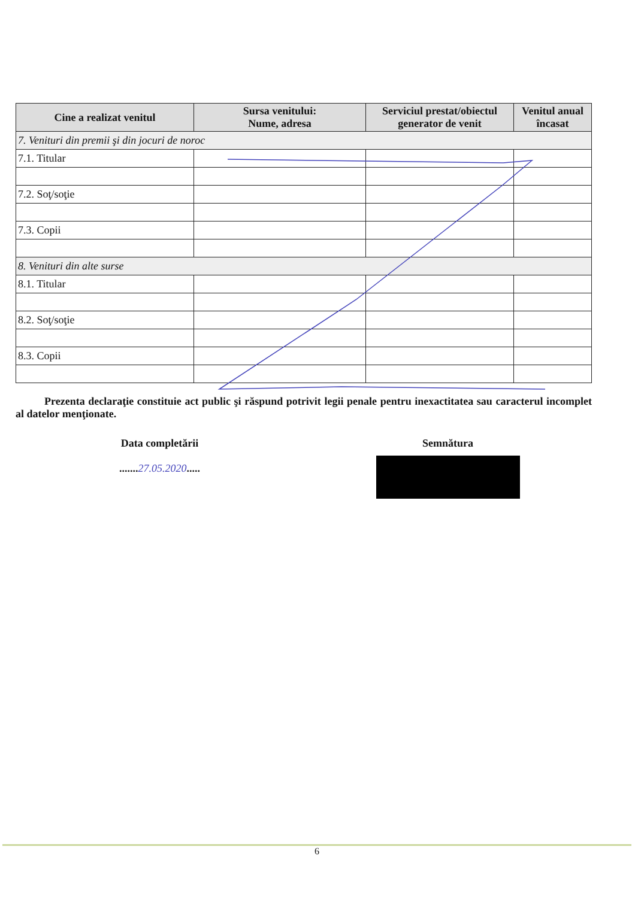| Cine a realizat venitul | Sursa venitului: Nume, adresa | Serviciul prestat/obiectul generator de venit | Venitul anual încasat |
| --- | --- | --- | --- |
| 7. Venituri din premii şi din jocuri de noroc | | | |
| 7.1. Titular | | | |
| 7.2. Soţ/soţie | | | |
| 7.3. Copii | | | |
| 8. Venituri din alte surse | | | |
| 8.1. Titular | | | |
| 8.2. Soţ/soţie | | | |
| 8.3. Copii | | | |
Prezenta declaraţie constituie act public şi răspund potrivit legii penale pentru inexactitatea sau caracterul incomplet al datelor menţionate.
Data completării
.......27.05.2020.....
Semnătura
6